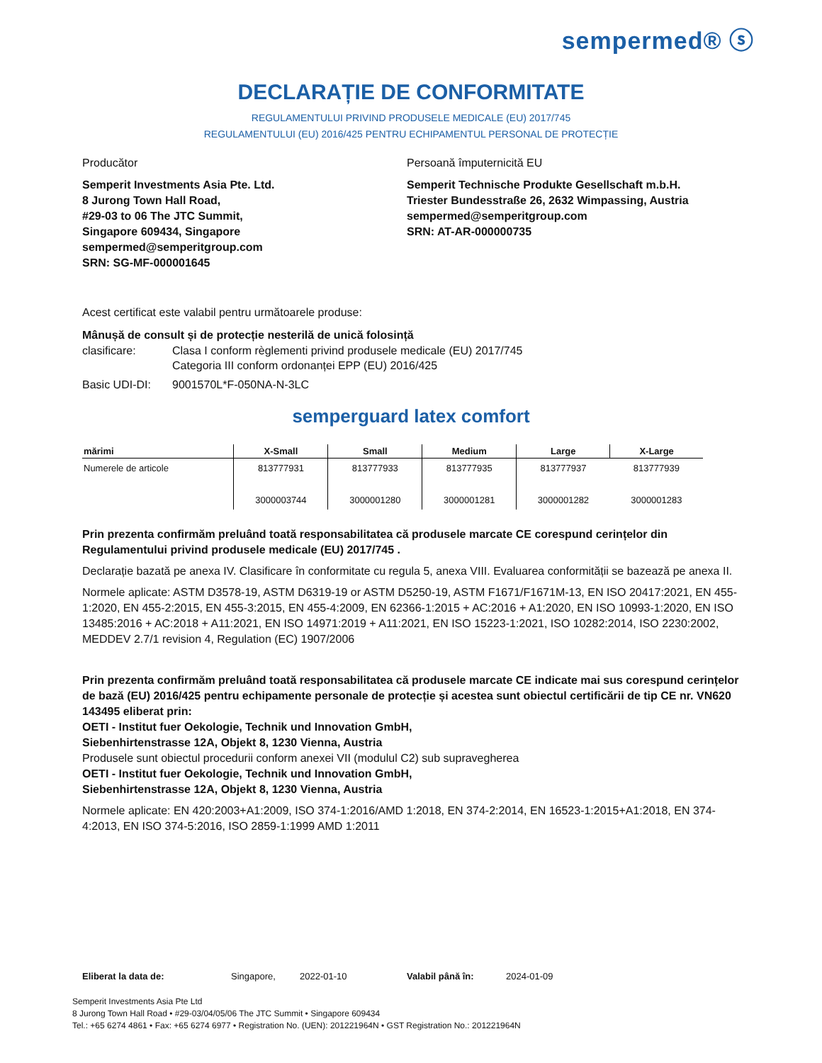sempermed® ⓢ
DECLARAȚIE DE CONFORMITATE
REGULAMENTULUI PRIVIND PRODUSELE MEDICALE (EU) 2017/745
REGULAMENTULUI (EU) 2016/425 PENTRU ECHIPAMENTUL PERSONAL DE PROTECȚIE
Producător
Semperit Investments Asia Pte. Ltd.
8 Jurong Town Hall Road,
#29-03 to 06 The JTC Summit,
Singapore 609434, Singapore
sempermed@semperitgroup.com
SRN: SG-MF-000001645
Persoană împuternicită EU
Semperit Technische Produkte Gesellschaft m.b.H.
Triester Bundesstraße 26, 2632 Wimpassing, Austria
sempermed@semperitgroup.com
SRN: AT-AR-000000735
Acest certificat este valabil pentru următoarele produse:
Mânușă de consult și de protecție nesterilă de unică folosință
clasificare: Clasa I conform règlementi privind produsele medicale (EU) 2017/745
Categoria III conform ordonanței EPP (EU) 2016/425
Basic UDI-DI: 9001570L*F-050NA-N-3LC
semperguard latex comfort
| mărimi | X-Small | Small | Medium | Large | X-Large |
| --- | --- | --- | --- | --- | --- |
| Numerele de articole | 813777931 3000003744 | 813777933 3000001280 | 813777935 3000001281 | 813777937 3000001282 | 813777939 3000001283 |
Prin prezenta confirmăm preluând toată responsabilitatea că produsele marcate CE corespund cerințelor din Regulamentului privind produsele medicale (EU) 2017/745 .
Declarație bazată pe anexa IV. Clasificare în conformitate cu regula 5, anexa VIII. Evaluarea conformității se bazează pe anexa II.
Normele aplicate: ASTM D3578-19, ASTM D6319-19 or ASTM D5250-19, ASTM F1671/F1671M-13, EN ISO 20417:2021, EN 455-1:2020, EN 455-2:2015, EN 455-3:2015, EN 455-4:2009, EN 62366-1:2015 + AC:2016 + A1:2020, EN ISO 10993-1:2020, EN ISO 13485:2016 + AC:2018 + A11:2021, EN ISO 14971:2019 + A11:2021, EN ISO 15223-1:2021, ISO 10282:2014, ISO 2230:2002, MEDDEV 2.7/1 revision 4, Regulation (EC) 1907/2006
Prin prezenta confirmăm preluând toată responsabilitatea că produsele marcate CE indicate mai sus corespund cerințelor de bază (EU) 2016/425 pentru echipamente personale de protecție și acestea sunt obiectul certificării de tip CE nr. VN620 143495 eliberat prin:
OETI - Institut fuer Oekologie, Technik und Innovation GmbH,
Siebenhirtenstrasse 12A, Objekt 8, 1230 Vienna, Austria
Produsele sunt obiectul procedurii conform anexei VII (modulul C2) sub supravegherea
OETI - Institut fuer Oekologie, Technik und Innovation GmbH,
Siebenhirtenstrasse 12A, Objekt 8, 1230 Vienna, Austria
Normele aplicate: EN 420:2003+A1:2009, ISO 374-1:2016/AMD 1:2018, EN 374-2:2014, EN 16523-1:2015+A1:2018, EN 374-4:2013, EN ISO 374-5:2016, ISO 2859-1:1999 AMD 1:2011
Eliberat la data de: Singapore, 2022-01-10 Valabil până în: 2024-01-09
Semperit Investments Asia Pte Ltd
8 Jurong Town Hall Road • #29-03/04/05/06 The JTC Summit • Singapore 609434
Tel.: +65 6274 4861 • Fax: +65 6274 6977 • Registration No. (UEN): 201221964N • GST Registration No.: 201221964N